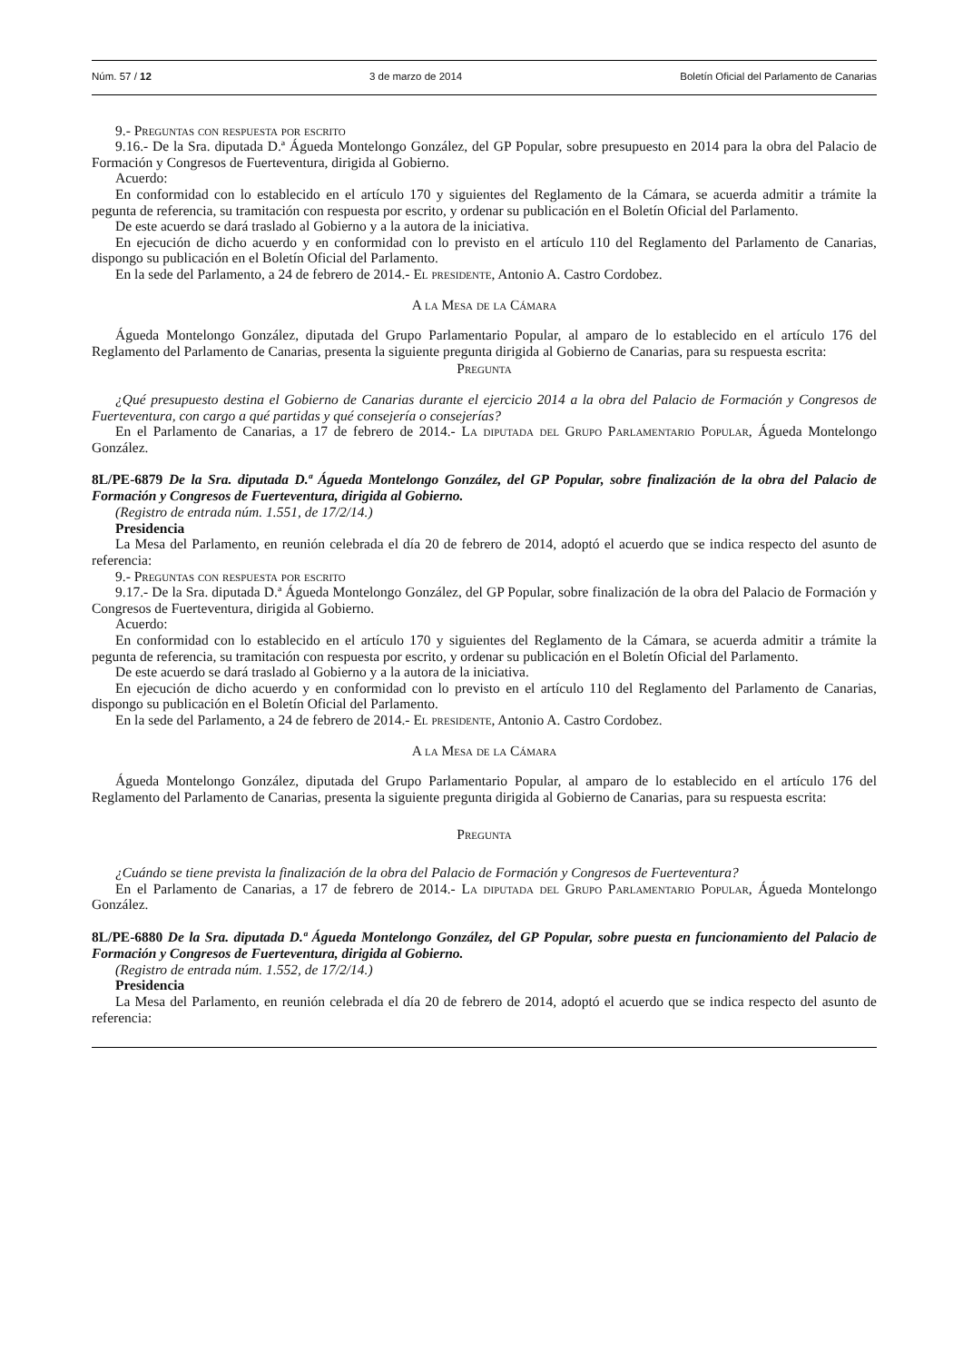Núm. 57 / 12 3 de marzo de 2014 Boletín Oficial del Parlamento de Canarias
9.- Preguntas con respuesta por escrito
9.16.- De la Sra. diputada D.ª Águeda Montelongo González, del GP Popular, sobre presupuesto en 2014 para la obra del Palacio de Formación y Congresos de Fuerteventura, dirigida al Gobierno.
Acuerdo:
En conformidad con lo establecido en el artículo 170 y siguientes del Reglamento de la Cámara, se acuerda admitir a trámite la pegunta de referencia, su tramitación con respuesta por escrito, y ordenar su publicación en el Boletín Oficial del Parlamento.
De este acuerdo se dará traslado al Gobierno y a la autora de la iniciativa.
En ejecución de dicho acuerdo y en conformidad con lo previsto en el artículo 110 del Reglamento del Parlamento de Canarias, dispongo su publicación en el Boletín Oficial del Parlamento.
En la sede del Parlamento, a 24 de febrero de 2014.- El presidente, Antonio A. Castro Cordobez.
A la Mesa de la Cámara
Águeda Montelongo González, diputada del Grupo Parlamentario Popular, al amparo de lo establecido en el artículo 176 del Reglamento del Parlamento de Canarias, presenta la siguiente pregunta dirigida al Gobierno de Canarias, para su respuesta escrita:
Pregunta
¿Qué presupuesto destina el Gobierno de Canarias durante el ejercicio 2014 a la obra del Palacio de Formación y Congresos de Fuerteventura, con cargo a qué partidas y qué consejería o consejerías?
En el Parlamento de Canarias, a 17 de febrero de 2014.- La diputada del Grupo Parlamentario Popular, Águeda Montelongo González.
8L/PE-6879 De la Sra. diputada D.ª Águeda Montelongo González, del GP Popular, sobre finalización de la obra del Palacio de Formación y Congresos de Fuerteventura, dirigida al Gobierno.
(Registro de entrada núm. 1.551, de 17/2/14.)
Presidencia
La Mesa del Parlamento, en reunión celebrada el día 20 de febrero de 2014, adoptó el acuerdo que se indica respecto del asunto de referencia:
9.- Preguntas con respuesta por escrito
9.17.- De la Sra. diputada D.ª Águeda Montelongo González, del GP Popular, sobre finalización de la obra del Palacio de Formación y Congresos de Fuerteventura, dirigida al Gobierno.
Acuerdo:
En conformidad con lo establecido en el artículo 170 y siguientes del Reglamento de la Cámara, se acuerda admitir a trámite la pegunta de referencia, su tramitación con respuesta por escrito, y ordenar su publicación en el Boletín Oficial del Parlamento.
De este acuerdo se dará traslado al Gobierno y a la autora de la iniciativa.
En ejecución de dicho acuerdo y en conformidad con lo previsto en el artículo 110 del Reglamento del Parlamento de Canarias, dispongo su publicación en el Boletín Oficial del Parlamento.
En la sede del Parlamento, a 24 de febrero de 2014.- El presidente, Antonio A. Castro Cordobez.
A la Mesa de la Cámara
Águeda Montelongo González, diputada del Grupo Parlamentario Popular, al amparo de lo establecido en el artículo 176 del Reglamento del Parlamento de Canarias, presenta la siguiente pregunta dirigida al Gobierno de Canarias, para su respuesta escrita:
Pregunta
¿Cuándo se tiene prevista la finalización de la obra del Palacio de Formación y Congresos de Fuerteventura?
En el Parlamento de Canarias, a 17 de febrero de 2014.- La diputada del Grupo Parlamentario Popular, Águeda Montelongo González.
8L/PE-6880 De la Sra. diputada D.ª Águeda Montelongo González, del GP Popular, sobre puesta en funcionamiento del Palacio de Formación y Congresos de Fuerteventura, dirigida al Gobierno.
(Registro de entrada núm. 1.552, de 17/2/14.)
Presidencia
La Mesa del Parlamento, en reunión celebrada el día 20 de febrero de 2014, adoptó el acuerdo que se indica respecto del asunto de referencia: